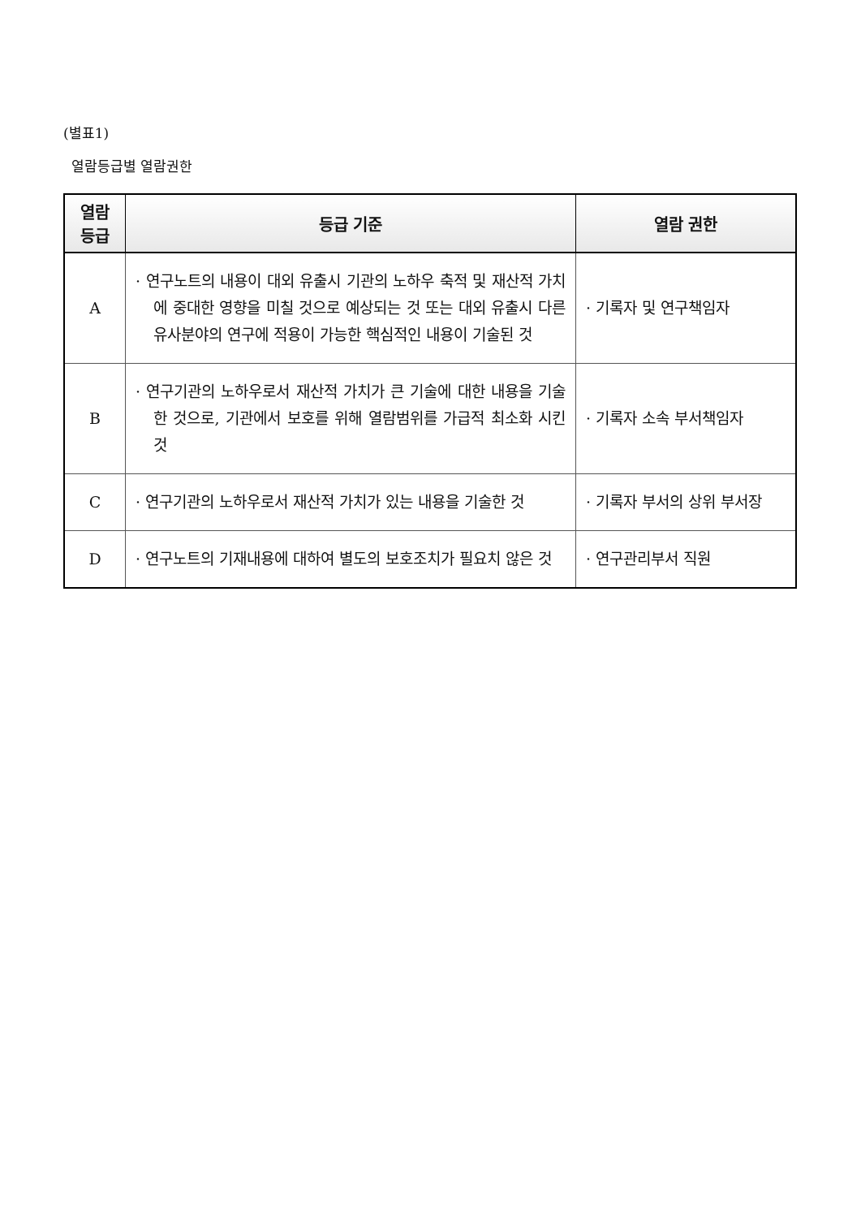(별표1)
열람등급별 열람권한
| 열람 등급 | 등급 기준 | 열람 권한 |
| --- | --- | --- |
| A | · 연구노트의 내용이 대외 유출시 기관의 노하우 축적 및 재산적 가치에 중대한 영향을 미칠 것으로 예상되는 것 또는 대외 유출시 다른 유사분야의 연구에 적용이 가능한 핵심적인 내용이 기술된 것 | · 기록자 및 연구책임자 |
| B | · 연구기관의 노하우로서 재산적 가치가 큰 기술에 대한 내용을 기술한 것으로, 기관에서 보호를 위해 열람범위를 가급적 최소화 시킨 것 | · 기록자 소속 부서책임자 |
| C | · 연구기관의 노하우로서 재산적 가치가 있는 내용을 기술한 것 | · 기록자 부서의 상위 부서장 |
| D | · 연구노트의 기재내용에 대하여 별도의 보호조치가 필요치 않은 것 | · 연구관리부서 직원 |